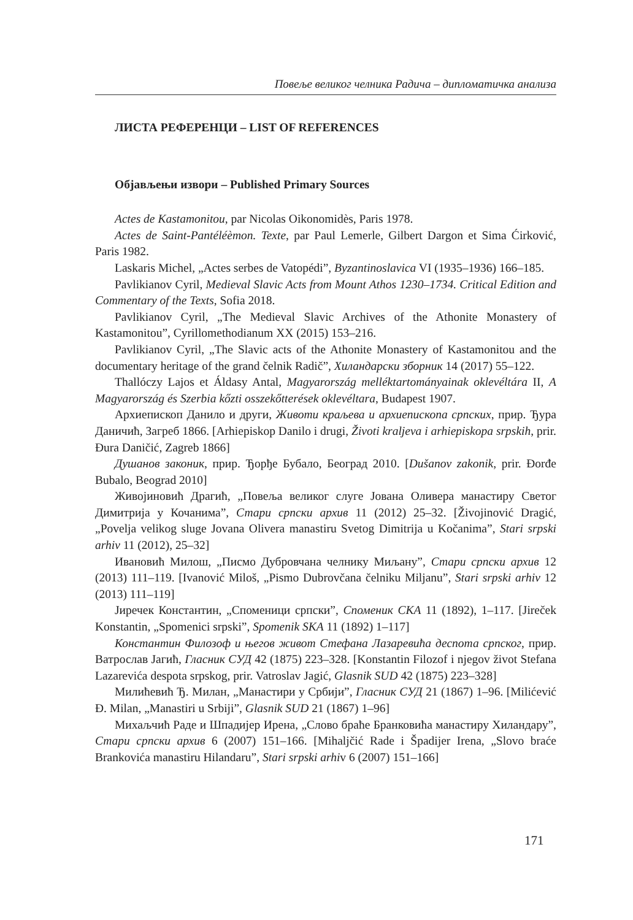Повеље великог челника Радича – дипломатичка анализа
ЛИСТА РЕФЕРЕНЦИ – LIST OF REFERENCES
Објављењи извори – Published Primary Sources
Actes de Kastamonitou, par Nicolas Oikonomidès, Paris 1978.
Actes de Saint-Pantéléèmon. Texte, par Paul Lemerle, Gilbert Dargon et Sima Ćirković, Paris 1982.
Laskaris Michel, „Actes serbes de Vatopédi”, Byzantinoslavica VI (1935–1936) 166–185.
Pavlikianov Cyril, Medieval Slavic Acts from Mount Athos 1230–1734. Critical Edition and Commentary of the Texts, Sofia 2018.
Pavlikianov Cyril, „The Medieval Slavic Archives of the Athonite Monastery of Kastamonitou”, Cyrillomethodianum XX (2015) 153–216.
Pavlikianov Cyril, „The Slavic acts of the Athonite Monastery of Kastamonitou and the documentary heritage of the grand čelnik Radič”, Хиландарски зборник 14 (2017) 55–122.
Thallóczy Lajos et Áldasy Antal, Magyarország melléktartományainak oklevéltára II, A Magyarország és Szerbia kőzti osszekőtterések oklevéltara, Budapest 1907.
Архиепископ Данило и други, Животи краљева и архиепископа српских, прир. Ђура Даничић, Загреб 1866. [Arhiepiskop Danilo i drugi, Životi kraljeva i arhiepiskopa srpskih, prir. Đura Daničić, Zagreb 1866]
Душанов законик, прир. Ђорђе Бубало, Београд 2010. [Dušanov zakonik, prir. Đorđe Bubalo, Beograd 2010]
Живојиновић Драгић, „Повеља великог слуге Јована Оливера манастиру Светог Димитрија у Кочанима”, Стари српски архив 11 (2012) 25–32. [Živojinović Dragić, „Povelja velikog sluge Jovana Olivera manastiru Svetog Dimitrija u Kočanima”, Stari srpski arhiv 11 (2012), 25–32]
Ивановић Милош, „Писмо Дубровчана челнику Миљану”, Стари српски архив 12 (2013) 111–119. [Ivanović Miloš, „Pismo Dubrovčana čelniku Miljanu”, Stari srpski arhiv 12 (2013) 111–119]
Јиречек Константин, „Споменици српски”, Споменик СКА 11 (1892), 1–117. [Jireček Konstantin, „Spomenici srpski”, Spomenik SKA 11 (1892) 1–117]
Константин Филозоф и његов живот Стефана Лазаревића деспота српског, прир. Ватрослав Јагић, Гласник СУД 42 (1875) 223–328. [Konstantin Filozof i njegov život Stefana Lazarevića despota srpskog, prir. Vatroslav Jagić, Glasnik SUD 42 (1875) 223–328]
Милићевић Ђ. Милан, „Манастири у Србији”, Гласник СУД 21 (1867) 1–96. [Milićević Đ. Milan, „Manastiri u Srbiji”, Glasnik SUD 21 (1867) 1–96]
Михаљчић Раде и Шпадијер Ирена, „Слово браће Бранковића манастиру Хиландару”, Стари српски архив 6 (2007) 151–166. [Mihaljčić Rade i Špadijer Irena, „Slovo braće Brankovića manastiru Hilandaru”, Stari srpski arhiv 6 (2007) 151–166]
171